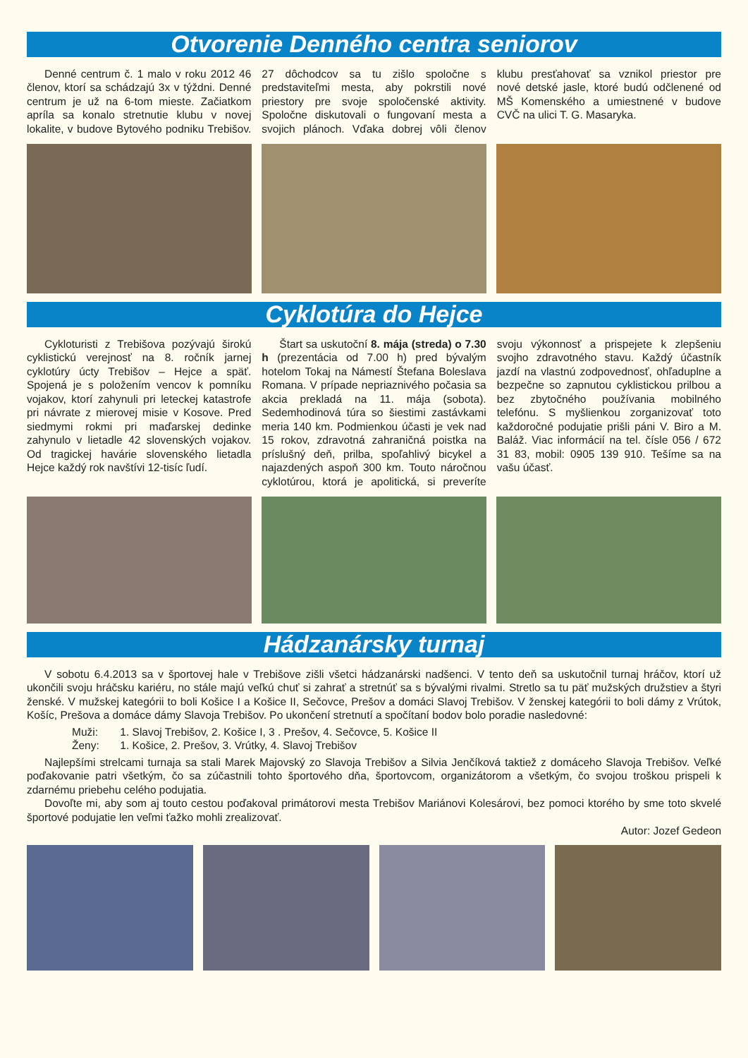Otvorenie Denného centra seniorov
Denné centrum č. 1 malo v roku 2012 46 členov, ktorí sa schádzajú 3x v týždni. Denné centrum je už na 6-tom mieste. Začiatkom apríla sa konalo stretnutie klubu v novej lokalite, v budove Bytového podniku Trebišov. 27 dôchodcov sa tu zišlo spoločne s predstaviteľmi mesta, aby pokrstili nové priestory pre svoje spoločenské aktivity. Spoločne diskutovali o fungovaní mesta a svojich plánoch. Vďaka dobrej vôli členov klubu presťahovať sa vznikol priestor pre nové detské jasle, ktoré budú odčlenené od MŠ Komenského a umiestnené v budove CVČ na ulici T. G. Masaryka.
Cyklotúra do Hejce
Cykloturisti z Trebišova pozývajú širokú cyklistickú verejnosť na 8. ročník jarnej cyklotúry úcty Trebišov – Hejce a späť. Spojená je s položením vencov k pomníku vojakov, ktorí zahynuli pri leteckej katastrofe pri návrate z mierovej misie v Kosove. Pred siedmymi rokmi pri maďarskej dedinke zahynulo v lietadle 42 slovenských vojakov. Od tragickej havárie slovenského lietadla Hejce každý rok navštívi 12-tisíc ľudí.
Štart sa uskutoční 8. mája (streda) o 7.30 h (prezentácia od 7.00 h) pred bývalým hotelom Tokaj na Námestí Štefana Boleslava Romana. V prípade nepriaznivého počasia sa akcia prekladá na 11. mája (sobota). Sedemhodinová túra so šiestimi zastávkami meria 140 km. Podmienkou účasti je vek nad 15 rokov, zdravotná zahraničná poistka na príslušný deň, prilba, spoľahlivý bicykel a najazdených aspoň 300 km. Touto náročnou cyklotúrou, ktorá je apolitická, si preveríte svoju výkonnosť a prispejete k zlepšeniu svojho zdravotného stavu. Každý účastník jazdí na vlastnú zodpovednosť, ohľaduplne a bezpečne so zapnutou cyklistickou prilbou a bez zbytočného používania mobilného telefónu. S myšlienkou zorganizovať toto každoročné podujatie prišli páni V. Biro a M. Baláž. Viac informácií na tel. čísle 056 / 672 31 83, mobil: 0905 139 910. Tešíme sa na vašu účasť.
Hádzanársky turnaj
V sobotu 6.4.2013 sa v športovej hale v Trebišove zišli všetci hádzanárski nadšenci. V tento deň sa uskutočnil turnaj hráčov, ktorí už ukončili svoju hráčsku kariéru, no stále majú veľkú chuť si zahrať a stretnúť sa s bývalými rivalmi. Stretlo sa tu päť mužských družstiev a štyri ženské. V mužskej kategórii to boli Košice I a Košice II, Sečovce, Prešov a domáci Slavoj Trebišov. V ženskej kategórii to boli dámy z Vrútok, Košíc, Prešova a domáce dámy Slavoja Trebišov. Po ukončení stretnutí a spočítaní bodov bolo poradie nasledovné:
Muži: 1. Slavoj Trebišov, 2. Košice I, 3 . Prešov, 4. Sečovce, 5. Košice II
Ženy: 1. Košice, 2. Prešov, 3. Vrútky, 4. Slavoj Trebišov
Najlepšími strelcami turnaja sa stali Marek Majovský zo Slavoja Trebišov a Silvia Jenčíková taktiež z domáceho Slavoja Trebišov. Veľké poďakovanie patri všetkým, čo sa zúčastnili tohto športového dňa, športovcom, organizátorom a všetkým, čo svojou troškou prispeli k zdarnému priebehu celého podujatia.
Dovoľte mi, aby som aj touto cestou poďakoval primátorovi mesta Trebišov Mariánovi Kolesárovi, bez pomoci ktorého by sme toto skvelé športové podujatie len veľmi ťažko mohli zrealizovať.
Autor: Jozef Gedeon